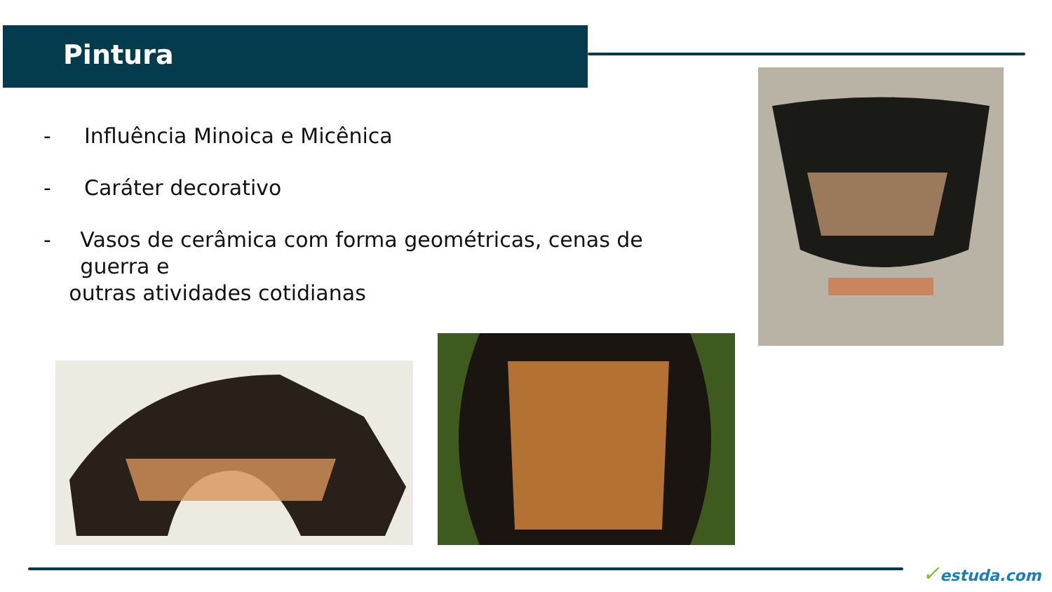Pintura
- Influência Minoica e Micênica
- Caráter decorativo
- Vasos de cerâmica com forma geométricas, cenas de guerra e
outras atividades cotidianas
✓estuda.com